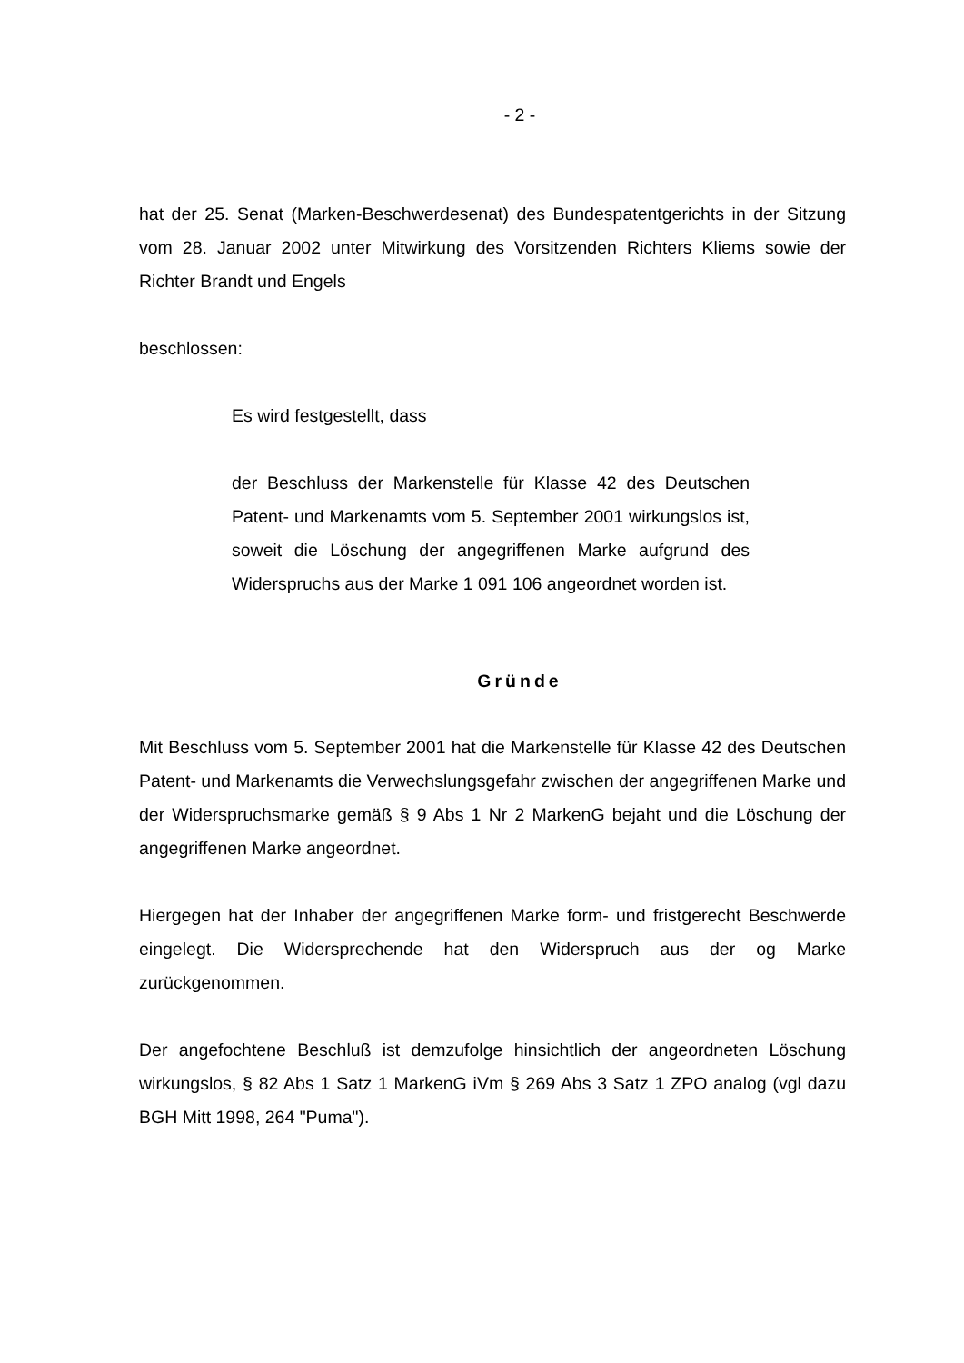- 2 -
hat der 25. Senat (Marken-Beschwerdesenat) des Bundespatentgerichts in der Sitzung vom 28. Januar 2002 unter Mitwirkung des Vorsitzenden Richters Kliems sowie der Richter Brandt und Engels
beschlossen:
Es wird festgestellt, dass
der Beschluss der Markenstelle für Klasse 42 des Deutschen Patent- und Markenamts vom 5. September 2001 wirkungslos ist, soweit die Löschung der angegriffenen Marke aufgrund des Widerspruchs aus der Marke 1 091 106 angeordnet worden ist.
Gründe
Mit Beschluss vom 5. September 2001 hat die Markenstelle für Klasse 42 des Deutschen Patent- und Markenamts die Verwechslungsgefahr zwischen der angegriffenen Marke und der Widerspruchsmarke gemäß § 9 Abs 1 Nr 2 MarkenG bejaht und die Löschung der angegriffenen Marke angeordnet.
Hiergegen hat der Inhaber der angegriffenen Marke form- und fristgerecht Beschwerde eingelegt. Die Widersprechende hat den Widerspruch aus der og Marke zurückgenommen.
Der angefochtene Beschluß ist demzufolge hinsichtlich der angeordneten Löschung wirkungslos, § 82 Abs 1 Satz 1 MarkenG iVm § 269 Abs 3 Satz 1 ZPO analog (vgl dazu BGH Mitt 1998, 264 "Puma").